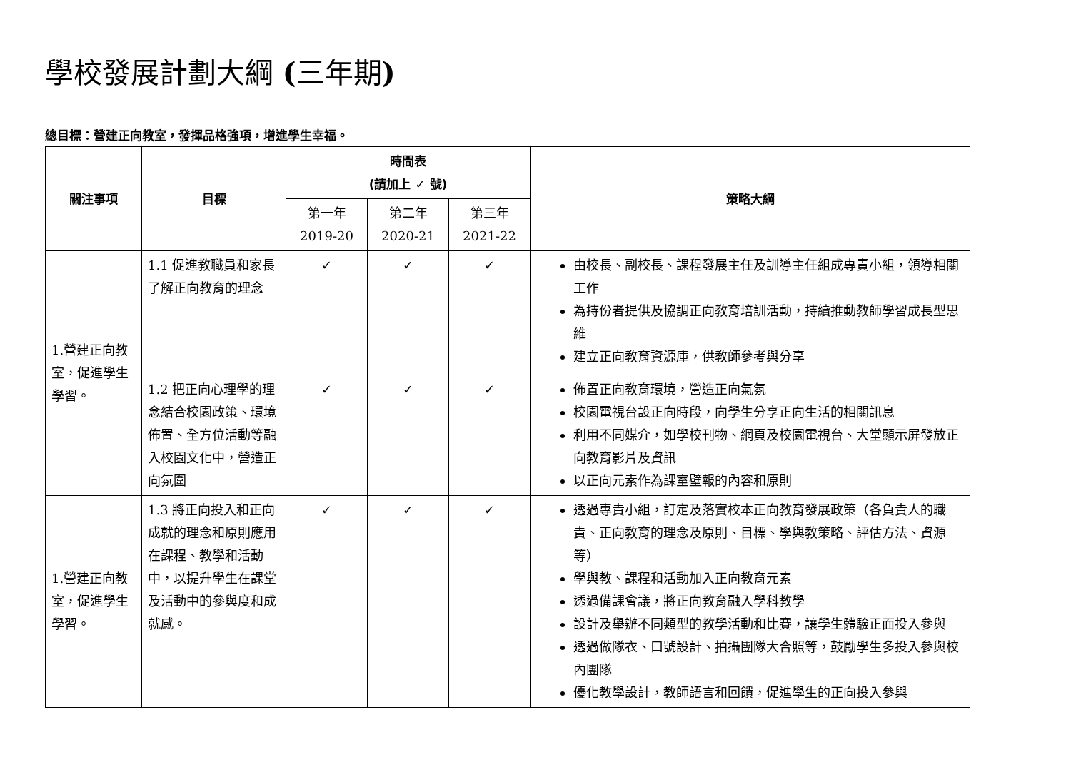學校發展計劃大綱 (三年期)
總目標：營建正向教室，發揮品格強項，增進學生幸福。
| 關注事項 | 目標 | 時間表 (請加上 ✓ 號) | | | 策略大綱 |
| --- | --- | --- | --- | --- | --- |
| | | 第一年 2019-20 | 第二年 2020-21 | 第三年 2021-22 | |
| 1.營建正向教室，促進學生學習。 | 1.1 促進教職員和家長了解正向教育的理念 | ✓ | ✓ | ✓ | 由校長、副校長、課程發展主任及訓導主任組成專責小組，領導相關工作 為持份者提供及協調正向教育培訓活動，持續推動教師學習成長型思維 建立正向教育資源庫，供教師參考與分享 |
| | 1.2 把正向心理學的理念結合校園政策、環境佈置、全方位活動等融入校園文化中，營造正向氛圍 | ✓ | ✓ | ✓ | 佈置正向教育環境，營造正向氣氛 校園電視台設正向時段，向學生分享正向生活的相關訊息 利用不同媒介，如學校刊物、網頁及校園電視台、大堂顯示屏發放正向教育影片及資訊 以正向元素作為課室壁報的內容和原則 |
| 1.營建正向教室，促進學生學習。 | 1.3 將正向投入和正向成就的理念和原則應用在課程、教學和活動中，以提升學生在課堂及活動中的參與度和成就感。 | ✓ | ✓ | ✓ | 透過專責小組，訂定及落實校本正向教育發展政策（各負責人的職責、正向教育的理念及原則、目標、學與教策略、評估方法、資源等） 學與教、課程和活動加入正向教育元素 透過備課會議，將正向教育融入學科教學 設計及舉辦不同類型的教學活動和比賽，讓學生體驗正面投入參與 透過做隊衣、口號設計、拍攝團隊大合照等，鼓勵學生多投入參與校內團隊 優化教學設計，教師語言和回饋，促進學生的正向投入參與 |